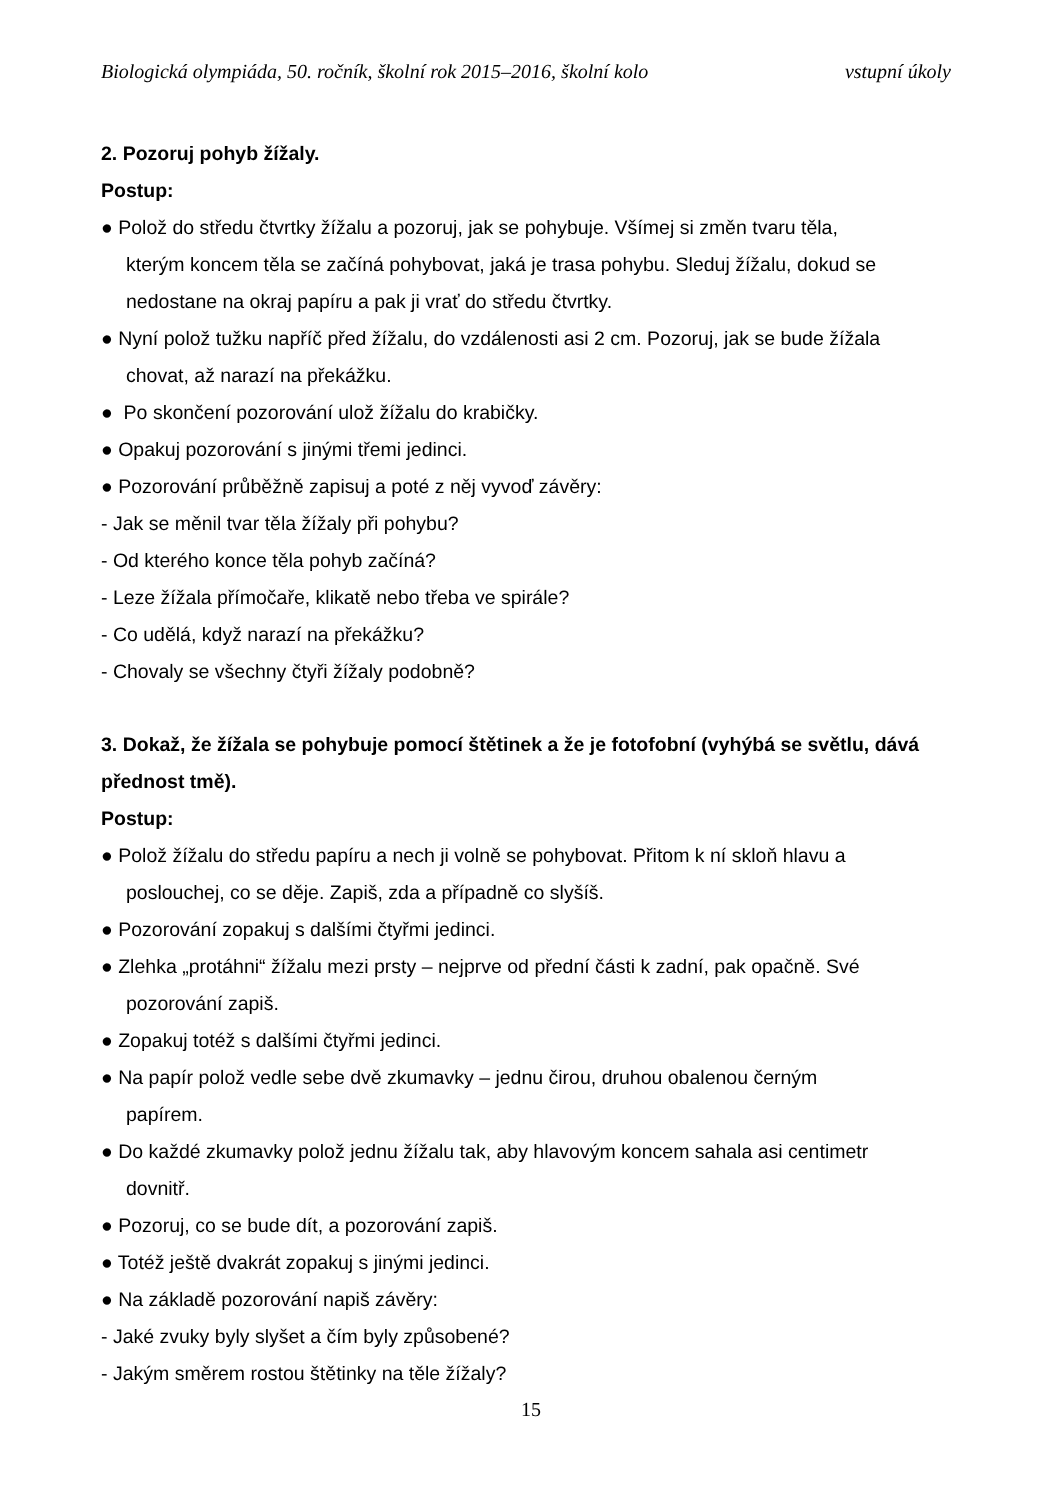Biologická olympiáda, 50. ročník, školní rok 2015–2016, školní kolo vstupní úkoly
2. Pozoruj pohyb žížaly.
Postup:
● Polož do středu čtvrtky žížalu a pozoruj, jak se pohybuje. Všímej si změn tvaru těla,
kterým koncem těla se začíná pohybovat, jaká je trasa pohybu. Sleduj žížalu, dokud se
nedostane na okraj papíru a pak ji vrať do středu čtvrtky.
● Nyní polož tužku napříč před žížalu, do vzdálenosti asi 2 cm. Pozoruj, jak se bude žížala
chovat, až narazí na překážku.
● Po skončení pozorování ulož žížalu do krabičky.
● Opakuj pozorování s jinými třemi jedinci.
● Pozorování průběžně zapisuj a poté z něj vyvoď závěry:
- Jak se měnil tvar těla žížaly při pohybu?
- Od kterého konce těla pohyb začíná?
- Leze žížala přímočaře, klikatě nebo třeba ve spirále?
- Co udělá, když narazí na překážku?
- Chovaly se všechny čtyři žížaly podobně?
3. Dokaž, že žížala se pohybuje pomocí štětinek a že je fotofobní (vyhýbá se světlu, dává přednost tmě).
Postup:
● Polož žížalu do středu papíru a nech ji volně se pohybovat. Přitom k ní skloň hlavu a
poslouchej, co se děje. Zapiš, zda a případně co slyšíš.
● Pozorování zopakuj s dalšími čtyřmi jedinci.
● Zlehka „protáhni“ žížalu mezi prsty – nejprve od přední části k zadní, pak opačně. Své
pozorování zapiš.
● Zopakuj totéž s dalšími čtyřmi jedinci.
● Na papír polož vedle sebe dvě zkumavky – jednu čirou, druhou obalenou černým
papírem.
● Do každé zkumavky polož jednu žížalu tak, aby hlavovým koncem sahala asi centimetr
dovnitř.
● Pozoruj, co se bude dít, a pozorování zapiš.
● Totéž ještě dvakrát zopakuj s jinými jedinci.
● Na základě pozorování napiš závěry:
- Jaké zvuky byly slyšet a čím byly způsobené?
- Jakým směrem rostou štětinky na těle žížaly?
15